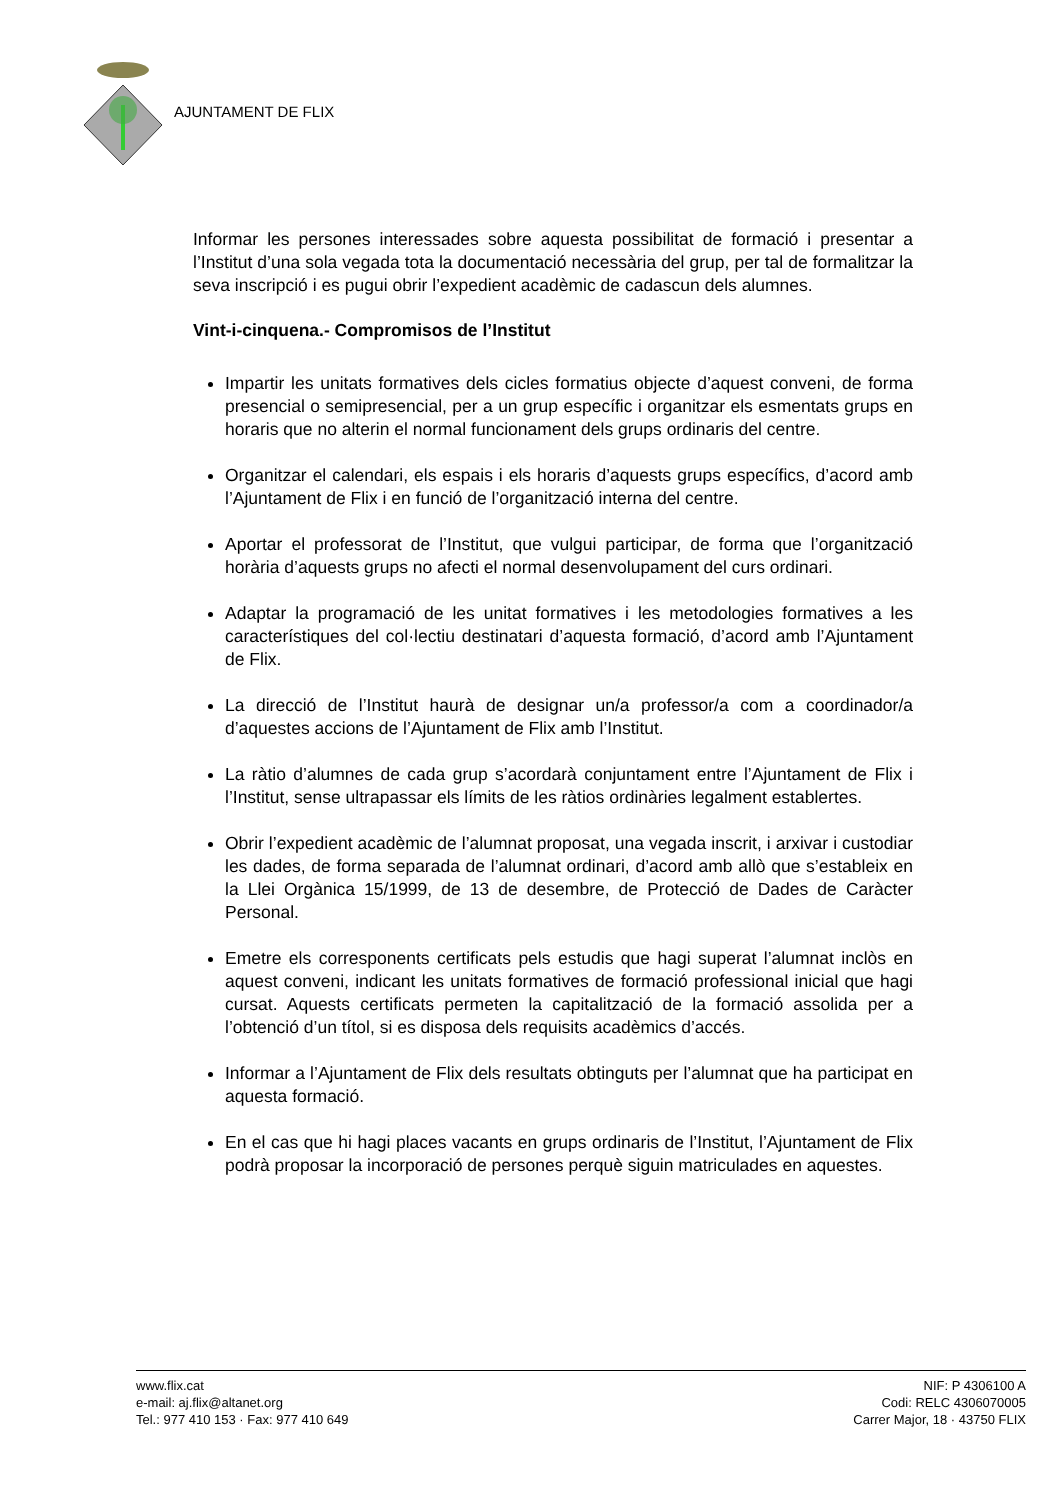AJUNTAMENT DE FLIX
Informar les persones interessades sobre aquesta possibilitat de formació i presentar a l’Institut d’una sola vegada tota la documentació necessària del grup, per tal de formalitzar la seva inscripció i es pugui obrir l’expedient acadèmic de cadascun dels alumnes.
Vint-i-cinquena.- Compromisos de l’Institut
Impartir les unitats formatives dels cicles formatius objecte d’aquest conveni, de forma presencial o semipresencial, per a un grup específic i organitzar els esmentats grups en horaris que no alterin el normal funcionament dels grups ordinaris del centre.
Organitzar el calendari, els espais i els horaris d’aquests grups específics, d’acord amb l’Ajuntament de Flix i en funció de l’organització interna del centre.
Aportar el professorat de l’Institut, que vulgui participar, de forma que l’organització horària d’aquests grups no afecti el normal desenvolupament del curs ordinari.
Adaptar la programació de les unitat formatives i les metodologies formatives a les característiques del col·lectiu destinatari d’aquesta formació, d’acord amb l’Ajuntament de Flix.
La direcció de l’Institut haurà de designar un/a professor/a com a coordinador/a d’aquestes accions de l’Ajuntament de Flix amb l’Institut.
La ràtio d’alumnes de cada grup s’acordarà conjuntament entre l’Ajuntament de Flix i l’Institut, sense ultrapassar els límits de les ràtios ordinàries legalment establertes.
Obrir l’expedient acadèmic de l’alumnat proposat, una vegada inscrit, i arxivar i custodiar les dades, de forma separada de l’alumnat ordinari, d’acord amb allò que s’estableix en la Llei Orgànica 15/1999, de 13 de desembre, de Protecció de Dades de Caràcter Personal.
Emetre els corresponents certificats pels estudis que hagi superat l’alumnat inclòs en aquest conveni, indicant les unitats formatives de formació professional inicial que hagi cursat. Aquests certificats permeten la capitalització de la formació assolida per a l’obtenció d’un títol, si es disposa dels requisits acadèmics d’accés.
Informar a l’Ajuntament de Flix dels resultats obtinguts per l’alumnat que ha participat en aquesta formació.
En el cas que hi hagi places vacants en grups ordinaris de l’Institut, l’Ajuntament de Flix podrà proposar la incorporació de persones perquè siguin matriculades en aquestes.
www.flix.cat
e-mail: aj.flix@altanet.org
Tel.: 977 410 153 · Fax: 977 410 649
NIF: P 4306100 A
Codi: RELC 4306070005
Carrer Major, 18 · 43750 FLIX